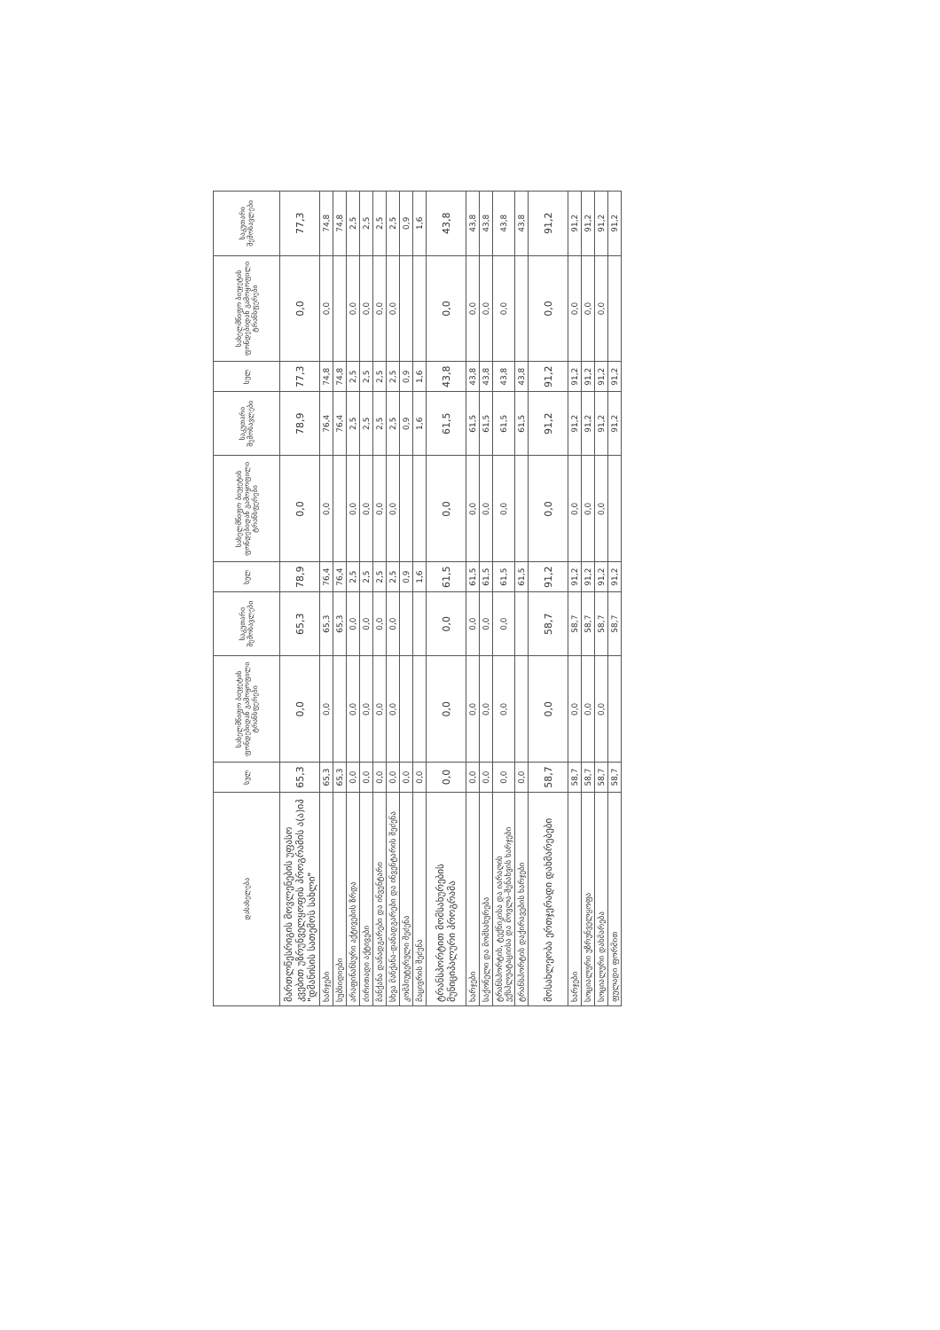| დასახელება | სულ | სახელმწიფო ბიუჯეტის ფონდებიდან გამოყოფილი ტრანსფერები | საკუთარი შემოსავლები | სულ | სახელმწიფო ბიუჯეტის ფონდებიდან გამოყოფილი ტრანსფერები | საკუთარი შემოსავლები | სულ | სახელმწიფო ბიუჯეტის ფონდებიდან გამოყოფილი ტრანსფერები | საკუთარი შემოსავლები |
| --- | --- | --- | --- | --- | --- | --- | --- | --- | --- |
| მართლწესრიგის მოვლენების უფასო კვებით უზრუნველყოფის პროგრამის ა(ა)იპ "დმანისის სათემოს სახლი" | 65,3 | 0,0 | 65,3 | 78,9 | 0,0 | 78,9 | 77,3 | 0,0 | 77,3 |
| ხარჯები | 65,3 | 0,0 | 65,3 | 76,4 | 0,0 | 76,4 | 74,8 | 0,0 | 74,8 |
| სუბსიდიები | 65,3 | | 65,3 | 76,4 | | 76,4 | 74,8 | | 74,8 |
| არაფინანსური აქტივების ზრდა | 0,0 | 0,0 | 0,0 | 2,5 | 0,0 | 2,5 | 2,5 | 0,0 | 2,5 |
| ძირითადი აქტივები | 0,0 | 0,0 | 0,0 | 2,5 | 0,0 | 2,5 | 2,5 | 0,0 | 2,5 |
| მანქანა დანადგარები და ინვენტარი | 0,0 | 0,0 | 0,0 | 2,5 | 0,0 | 2,5 | 2,5 | 0,0 | 2,5 |
| სხვა მანქანა-დანადგარები და ინვენტარის შეძენა | 0,0 | 0,0 | 0,0 | 2,5 | 0,0 | 2,5 | 2,5 | 0,0 | 2,5 |
| კომპიუტერული შეძენა | 0,0 | | | 0,9 | | 0,9 | 0,9 | | 0,9 |
| მაცივრის შეძენა | 0,0 | | | 1,6 | | 1,6 | 1,6 | | 1,6 |
| ტრანსპორტით მომსახურების მუნიციპალური პროგრამა | 0,0 | 0,0 | 0,0 | 61,5 | 0,0 | 61,5 | 43,8 | 0,0 | 43,8 |
| ხარჯები | 0,0 | 0,0 | 0,0 | 61,5 | 0,0 | 61,5 | 43,8 | 0,0 | 43,8 |
| საქონელი და მომსახურება | 0,0 | 0,0 | 0,0 | 61,5 | 0,0 | 61,5 | 43,8 | 0,0 | 43,8 |
| ტრანსპორტის, ტექნიკისა და იარაღის ექსპლუატაციისა და მოვლა-შენახვის ხარჯები | 0,0 | 0,0 | 0,0 | 61,5 | 0,0 | 61,5 | 43,8 | 0,0 | 43,8 |
| ტრანსპორტის დაქირავების ხარჯები | 0,0 | | | 61,5 | | 61,5 | 43,8 | | 43,8 |
| მოსახლეობა ერთჯერადი დახმარებები | 58,7 | 0,0 | 58,7 | 91,2 | 0,0 | 91,2 | 91,2 | 0,0 | 91,2 |
| ხარჯები | 58,7 | 0,0 | 58,7 | 91,2 | 0,0 | 91,2 | 91,2 | 0,0 | 91,2 |
| სოციალური უზრუნველყოფა | 58,7 | 0,0 | 58,7 | 91,2 | 0,0 | 91,2 | 91,2 | 0,0 | 91,2 |
| სოციალური დახმარება | 58,7 | 0,0 | 58,7 | 91,2 | 0,0 | 91,2 | 91,2 | 0,0 | 91,2 |
| ფულადი ფორმით | 58,7 | | 58,7 | 91,2 | | 91,2 | 91,2 | | 91,2 |